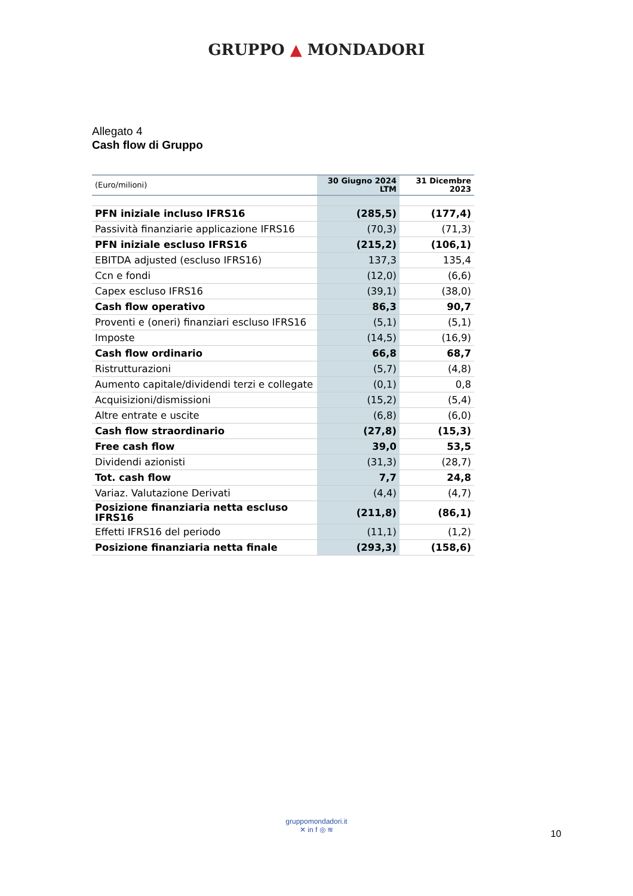GRUPPO ▲ MONDADORI
Allegato 4
Cash flow di Gruppo
| (Euro/milioni) | 30 Giugno 2024 LTM | 31 Dicembre 2023 |
| --- | --- | --- |
| PFN iniziale incluso IFRS16 | (285,5) | (177,4) |
| Passività finanziarie applicazione IFRS16 | (70,3) | (71,3) |
| PFN iniziale escluso IFRS16 | (215,2) | (106,1) |
| EBITDA adjusted (escluso IFRS16) | 137,3 | 135,4 |
| Ccn e fondi | (12,0) | (6,6) |
| Capex escluso IFRS16 | (39,1) | (38,0) |
| Cash flow operativo | 86,3 | 90,7 |
| Proventi e (oneri) finanziari escluso IFRS16 | (5,1) | (5,1) |
| Imposte | (14,5) | (16,9) |
| Cash flow ordinario | 66,8 | 68,7 |
| Ristrutturazioni | (5,7) | (4,8) |
| Aumento capitale/dividendi terzi e collegate | (0,1) | 0,8 |
| Acquisizioni/dismissioni | (15,2) | (5,4) |
| Altre entrate e uscite | (6,8) | (6,0) |
| Cash flow straordinario | (27,8) | (15,3) |
| Free cash flow | 39,0 | 53,5 |
| Dividendi azionisti | (31,3) | (28,7) |
| Tot. cash flow | 7,7 | 24,8 |
| Variaz. Valutazione Derivati | (4,4) | (4,7) |
| Posizione finanziaria netta escluso IFRS16 | (211,8) | (86,1) |
| Effetti IFRS16 del periodo | (11,1) | (1,2) |
| Posizione finanziaria netta finale | (293,3) | (158,6) |
gruppomondadori.it
✕ in f ◎ ≋
10